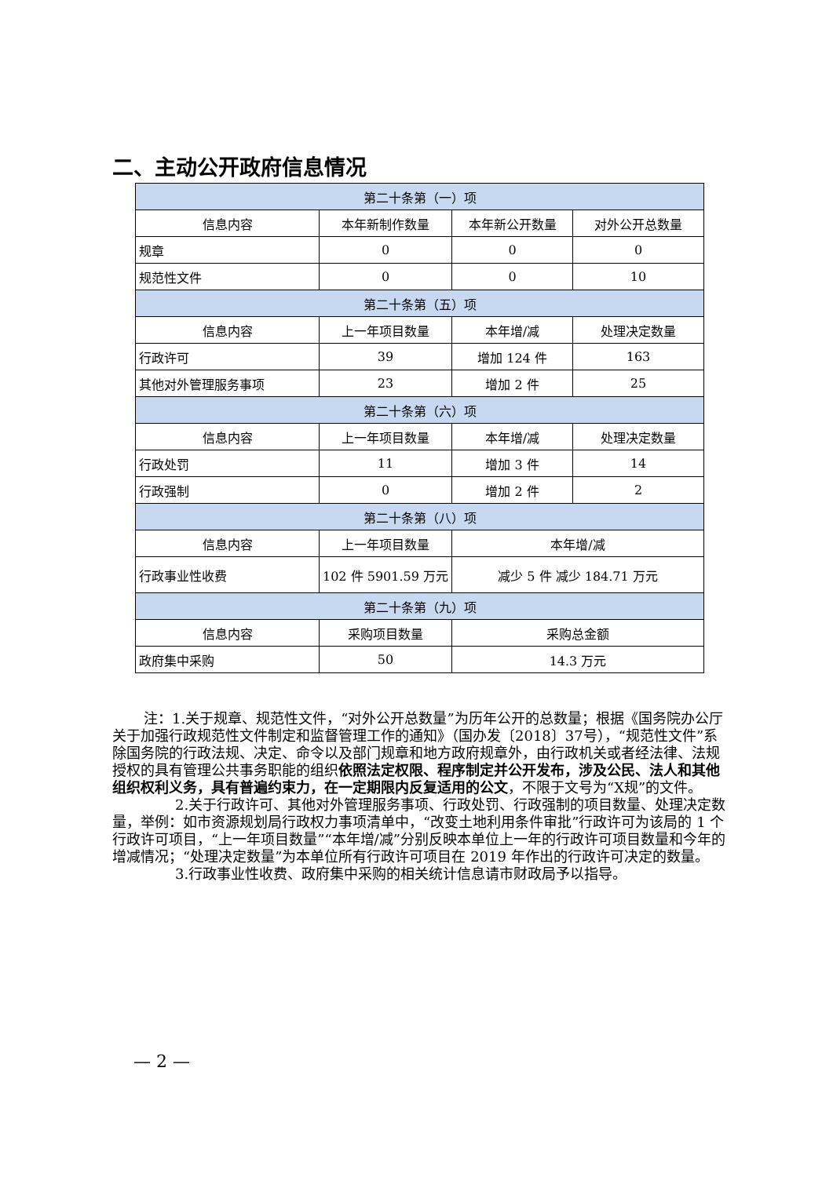二、主动公开政府信息情况
| 第二十条第（一）项 | | | |
| --- | --- | --- | --- |
| 信息内容 | 本年新制作数量 | 本年新公开数量 | 对外公开总数量 |
| 规章 | 0 | 0 | 0 |
| 规范性文件 | 0 | 0 | 10 |
| 第二十条第（五）项 | | | |
| 信息内容 | 上一年项目数量 | 本年增/减 | 处理决定数量 |
| 行政许可 | 39 | 增加 124 件 | 163 |
| 其他对外管理服务事项 | 23 | 增加 2 件 | 25 |
| 第二十条第（六）项 | | | |
| 信息内容 | 上一年项目数量 | 本年增/减 | 处理决定数量 |
| 行政处罚 | 11 | 增加 3 件 | 14 |
| 行政强制 | 0 | 增加 2 件 | 2 |
| 第二十条第（八）项 | | | |
| 信息内容 | 上一年项目数量 | 本年增/减 | |
| 行政事业性收费 | 102 件 5901.59 万元 | 减少 5 件 减少 184.71 万元 | |
| 第二十条第（九）项 | | | |
| 信息内容 | 采购项目数量 | 采购总金额 | |
| 政府集中采购 | 50 | 14.3 万元 | |
注：1.关于规章、规范性文件，“对外公开总数量”为历年公开的总数量；根据《国务院办公厅关于加强行政规范性文件制定和监督管理工作的通知》（国办发〔2018〕37号），“规范性文件”系除国务院的行政法规、决定、命令以及部门规章和地方政府规章外，由行政机关或者经法律、法规授权的具有管理公共事务职能的组织依照法定权限、程序制定并公开发布，涉及公民、法人和其他组织权利义务，具有普遍约束力，在一定期限内反复适用的公文，不限于文号为“X规”的文件。
2.关于行政许可、其他对外管理服务事项、行政处罚、行政强制的项目数量、处理决定数量，举例：如市资源规划局行政权力事项清单中，“改变土地利用条件审批”行政许可为该局的 1 个行政许可项目，“上一年项目数量”“本年增/减”分别反映本单位上一年的行政许可项目数量和今年的增减情况；“处理决定数量”为本单位所有行政许可项目在 2019 年作出的行政许可决定的数量。
3.行政事业性收费、政府集中采购的相关统计信息请市财政局予以指导。
— 2 —